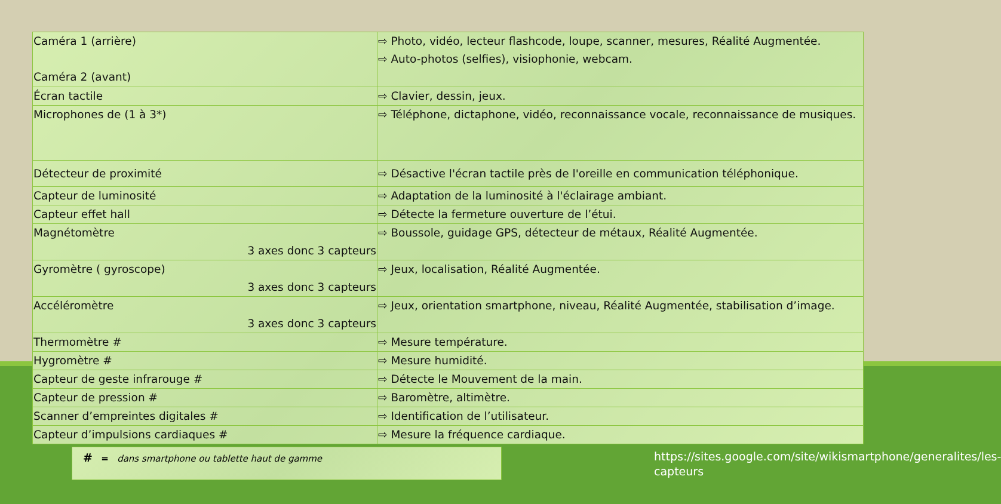| Caméra 1 (arrière) Caméra 2 (avant) | ⇨ Photo, vidéo, lecteur flashcode, loupe, scanner, mesures, Réalité Augmentée. ⇨ Auto-photos (selfies), visiophonie, webcam. |
| Écran tactile | ⇨ Clavier, dessin, jeux. |
| Microphones de (1 à 3*) | ⇨ Téléphone, dictaphone, vidéo, reconnaissance vocale, reconnaissance de musiques. |
| Détecteur de proximité | ⇨ Désactive l'écran tactile près de l'oreille en communication téléphonique. |
| Capteur de luminosité | ⇨ Adaptation de la luminosité à l'éclairage ambiant. |
| Capteur effet hall | ⇨ Détecte la fermeture ouverture de l’étui. |
| Magnétomètre 3 axes donc 3 capteurs | ⇨ Boussole, guidage GPS, détecteur de métaux, Réalité Augmentée. |
| Gyromètre ( gyroscope) 3 axes donc 3 capteurs | ⇨ Jeux, localisation, Réalité Augmentée. |
| Accéléromètre 3 axes donc 3 capteurs | ⇨ Jeux, orientation smartphone, niveau, Réalité Augmentée, stabilisation d’image. |
| Thermomètre # | ⇨ Mesure température. |
| Hygromètre # | ⇨ Mesure humidité. |
| Capteur de geste infrarouge # | ⇨ Détecte le Mouvement de la main. |
| Capteur de pression # | ⇨ Baromètre, altimètre. |
| Scanner d’empreintes digitales # | ⇨ Identification de l’utilisateur. |
| Capteur d’impulsions cardiaques # | ⇨ Mesure la fréquence cardiaque. |
# = dans smartphone ou tablette haut de gamme
https://sites.google.com/site/wikismartphone/generalites/les-capteurs